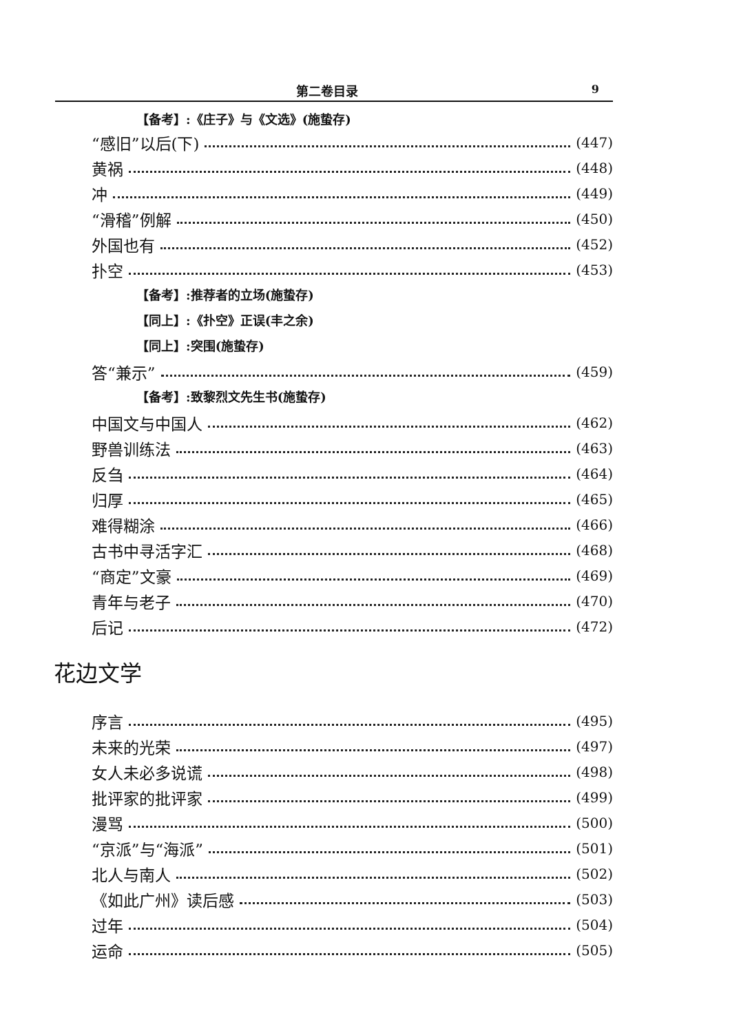第二卷目录 9
【备考】:《庄子》与《文选》(施蛰存)
“感旧”以后(下) (447)
黄祸 (448)
冲 (449)
“滑稽”例解 (450)
外国也有 (452)
扑空 (453)
【备考】:推荐者的立场(施蛰存)
【同上】:《扑空》正误(丰之余)
【同上】:突围(施蛰存)
答“兼示” (459)
【备考】:致黎烈文先生书(施蛰存)
中国文与中国人 (462)
野兽训练法 (463)
反刍 (464)
归厚 (465)
难得糊涂 (466)
古书中寻活字汇 (468)
“商定”文豪 (469)
青年与老子 (470)
后记 (472)
花边文学
序言 (495)
未来的光荣 (497)
女人未必多说谎 (498)
批评家的批评家 (499)
漫骂 (500)
“京派”与“海派” (501)
北人与南人 (502)
《如此广州》读后感 (503)
过年 (504)
运命 (505)